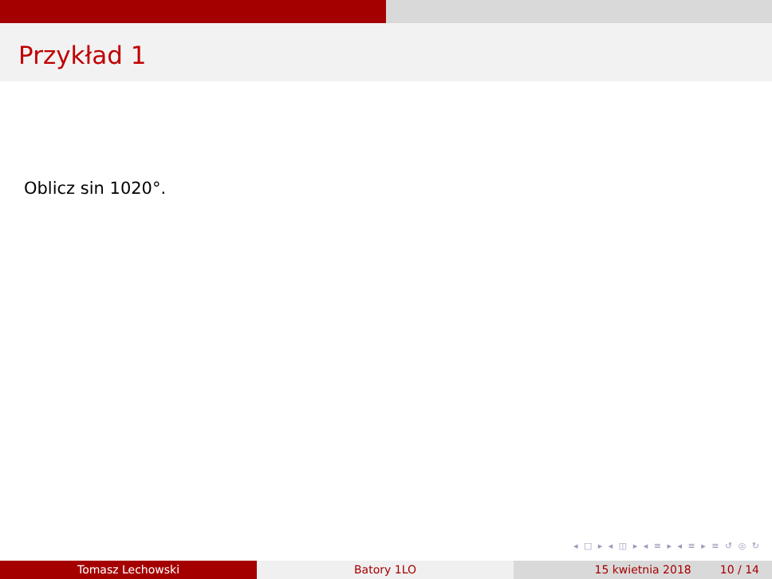Przykład 1
Oblicz sin 1020°.
◂ □ ▸ ◂ ◫ ▸ ◂ ≡ ▸ ◂ ≡ ▸ ≡ ↺ ◎ ↻
Tomasz Lechowski Batory 1LO 15 kwietnia 2018 10 / 14